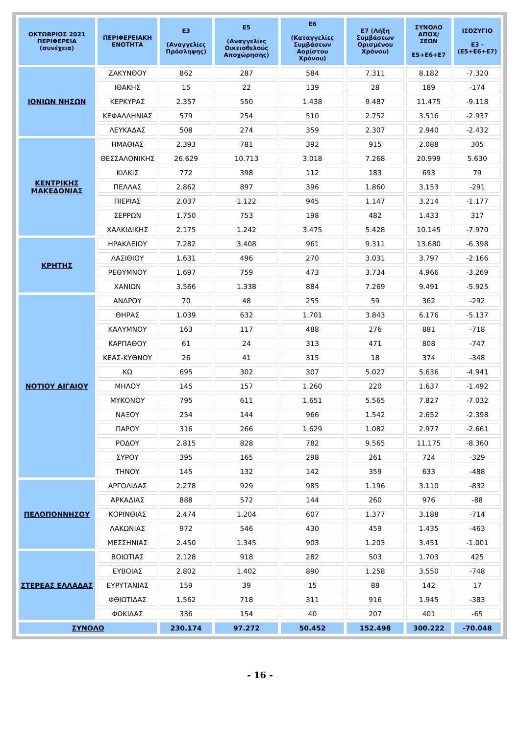| ΟΚΤΩΒΡΙΟΣ 2021 ΠΕΡΙΦΕΡΕΙΑ (συνέχεια) | ΠΕΡΙΦΕΡΕΙΑΚΗ ΕΝΟΤΗΤΑ | Ε3 (Αναγγελίες Πρόσληψης) | Ε5 (Αναγγελίες Οικειοθελούς Αποχώρησης) | Ε6 (Καταγγελίες Συμβάσεων Αορίστου Χρόνου) | Ε7 (Λήξη Συμβάσεων Ορισμένου Χρόνου) | ΣΥΝΟΛΟ ΑΠΟΧ/ΣΕΩΝ Ε5+Ε6+Ε7 | ΙΣΟΖΥΓΙΟ Ε3 -(Ε5+Ε6+Ε7) |
| --- | --- | --- | --- | --- | --- | --- | --- |
| ΙΟΝΙΩΝ ΝΗΣΩΝ | ΖΑΚΥΝΘΟΥ | 862 | 287 | 584 | 7.311 | 8.182 | -7.320 |
| | ΙΘΑΚΗΣ | 15 | 22 | 139 | 28 | 189 | -174 |
| | ΚΕΡΚΥΡΑΣ | 2.357 | 550 | 1.438 | 9.487 | 11.475 | -9.118 |
| | ΚΕΦΑΛΛΗΝΙΑΣ | 579 | 254 | 510 | 2.752 | 3.516 | -2.937 |
| | ΛΕΥΚΑΔΑΣ | 508 | 274 | 359 | 2.307 | 2.940 | -2.432 |
| ΚΕΝΤΡΙΚΗΣ ΜΑΚΕΔΟΝΙΑΣ | ΗΜΑΘΙΑΣ | 2.393 | 781 | 392 | 915 | 2.088 | 305 |
| | ΘΕΣΣΑΛΟΝΙΚΗΣ | 26.629 | 10.713 | 3.018 | 7.268 | 20.999 | 5.630 |
| | ΚΙΛΚΙΣ | 772 | 398 | 112 | 183 | 693 | 79 |
| | ΠΕΛΛΑΣ | 2.862 | 897 | 396 | 1.860 | 3.153 | -291 |
| | ΠΙΕΡΙΑΣ | 2.037 | 1.122 | 945 | 1.147 | 3.214 | -1.177 |
| | ΣΕΡΡΩΝ | 1.750 | 753 | 198 | 482 | 1.433 | 317 |
| | ΧΑΛΚΙΔΙΚΗΣ | 2.175 | 1.242 | 3.475 | 5.428 | 10.145 | -7.970 |
| ΚΡΗΤΗΣ | ΗΡΑΚΛΕΙΟΥ | 7.282 | 3.408 | 961 | 9.311 | 13.680 | -6.398 |
| | ΛΑΣΙΘΙΟΥ | 1.631 | 496 | 270 | 3.031 | 3.797 | -2.166 |
| | ΡΕΘΥΜΝΟΥ | 1.697 | 759 | 473 | 3.734 | 4.966 | -3.269 |
| | ΧΑΝΙΩΝ | 3.566 | 1.338 | 884 | 7.269 | 9.491 | -5.925 |
| ΝΟΤΙΟΥ ΑΙΓΑΙΟΥ | ΑΝΔΡΟΥ | 70 | 48 | 255 | 59 | 362 | -292 |
| | ΘΗΡΑΣ | 1.039 | 632 | 1.701 | 3.843 | 6.176 | -5.137 |
| | ΚΑΛΥΜΝΟΥ | 163 | 117 | 488 | 276 | 881 | -718 |
| | ΚΑΡΠΑΘΟΥ | 61 | 24 | 313 | 471 | 808 | -747 |
| | ΚΕΑΣ-ΚΥΘΝΟΥ | 26 | 41 | 315 | 18 | 374 | -348 |
| | ΚΩ | 695 | 302 | 307 | 5.027 | 5.636 | -4.941 |
| | ΜΗΛΟΥ | 145 | 157 | 1.260 | 220 | 1.637 | -1.492 |
| | ΜΥΚΟΝΟΥ | 795 | 611 | 1.651 | 5.565 | 7.827 | -7.032 |
| | ΝΑΞΟΥ | 254 | 144 | 966 | 1.542 | 2.652 | -2.398 |
| | ΠΑΡΟΥ | 316 | 266 | 1.629 | 1.082 | 2.977 | -2.661 |
| | ΡΟΔΟΥ | 2.815 | 828 | 782 | 9.565 | 11.175 | -8.360 |
| | ΣΥΡΟΥ | 395 | 165 | 298 | 261 | 724 | -329 |
| | ΤΗΝΟΥ | 145 | 132 | 142 | 359 | 633 | -488 |
| ΠΕΛΟΠΟΝΝΗΣΟΥ | ΑΡΓΟΛΙΔΑΣ | 2.278 | 929 | 985 | 1.196 | 3.110 | -832 |
| | ΑΡΚΑΔΙΑΣ | 888 | 572 | 144 | 260 | 976 | -88 |
| | ΚΟΡΙΝΘΙΑΣ | 2.474 | 1.204 | 607 | 1.377 | 3.188 | -714 |
| | ΛΑΚΩΝΙΑΣ | 972 | 546 | 430 | 459 | 1.435 | -463 |
| | ΜΕΣΣΗΝΙΑΣ | 2.450 | 1.345 | 903 | 1.203 | 3.451 | -1.001 |
| ΣΤΕΡΕΑΣ ΕΛΛΑΔΑΣ | ΒΟΙΩΤΙΑΣ | 2.128 | 918 | 282 | 503 | 1.703 | 425 |
| | ΕΥΒΟΙΑΣ | 2.802 | 1.402 | 890 | 1.258 | 3.550 | -748 |
| | ΕΥΡΥΤΑΝΙΑΣ | 159 | 39 | 15 | 88 | 142 | 17 |
| | ΦΘΙΩΤΙΔΑΣ | 1.562 | 718 | 311 | 916 | 1.945 | -383 |
| | ΦΩΚΙΔΑΣ | 336 | 154 | 40 | 207 | 401 | -65 |
| ΣΥΝΟΛΟ | | 230.174 | 97.272 | 50.452 | 152.498 | 300.222 | -70.048 |
- 16 -